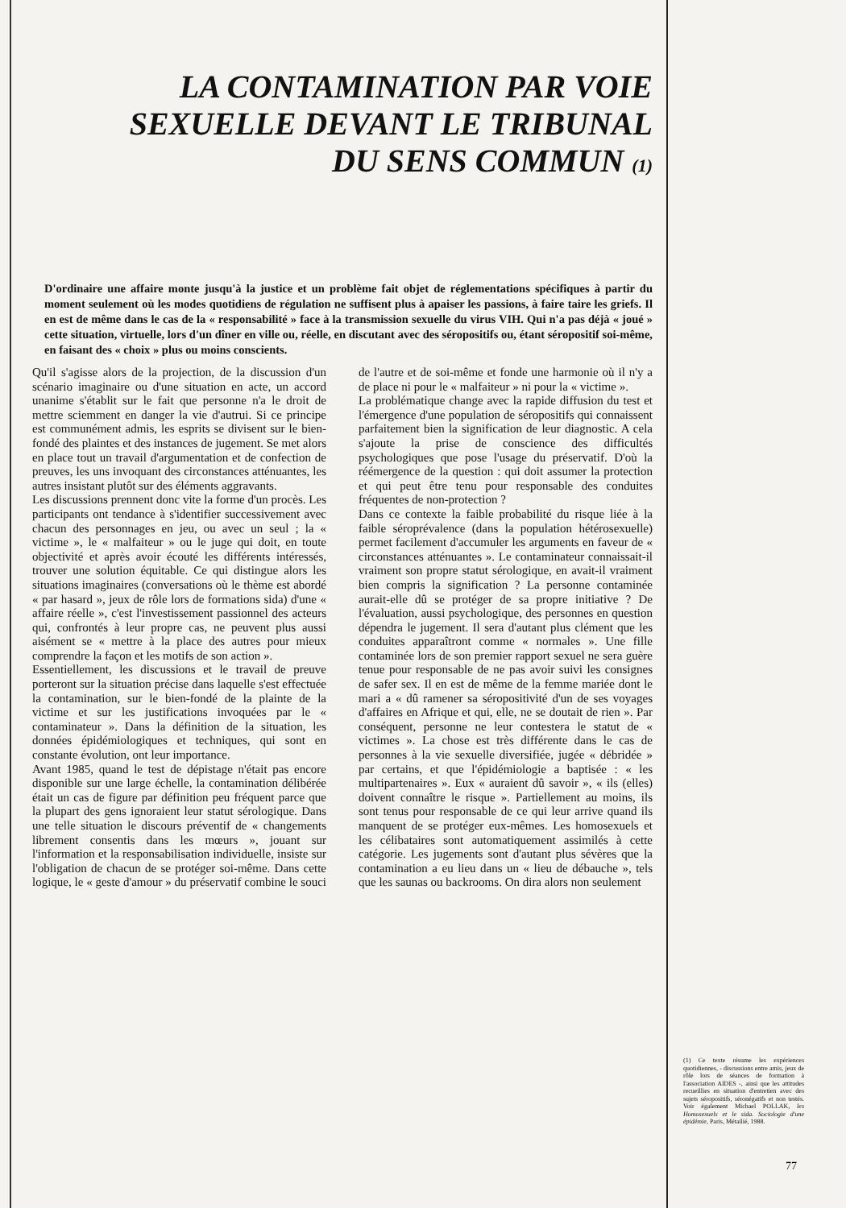LA CONTAMINATION PAR VOIE
SEXUELLE DEVANT LE TRIBUNAL
DU SENS COMMUN (1)
D'ordinaire une affaire monte jusqu'à la justice et un problème fait objet de réglementations spécifiques à partir du moment seulement où les modes quotidiens de régulation ne suffisent plus à apaiser les passions, à faire taire les griefs. Il en est de même dans le cas de la « responsabilité » face à la transmission sexuelle du virus VIH. Qui n'a pas déjà « joué » cette situation, virtuelle, lors d'un dîner en ville ou, réelle, en discutant avec des séropositifs ou, étant séropositif soi-même, en faisant des « choix » plus ou moins conscients.
Qu'il s'agisse alors de la projection, de la discussion d'un scénario imaginaire ou d'une situation en acte, un accord unanime s'établit sur le fait que personne n'a le droit de mettre sciemment en danger la vie d'autrui. Si ce principe est communément admis, les esprits se divisent sur le bien-fondé des plaintes et des instances de jugement. Se met alors en place tout un travail d'argumentation et de confection de preuves, les uns invoquant des circonstances atténuantes, les autres insistant plutôt sur des éléments aggravants.
Les discussions prennent donc vite la forme d'un procès. Les participants ont tendance à s'identifier successivement avec chacun des personnages en jeu, ou avec un seul ; la « victime », le « malfaiteur » ou le juge qui doit, en toute objectivité et après avoir écouté les différents intéressés, trouver une solution équitable. Ce qui distingue alors les situations imaginaires (conversations où le thème est abordé « par hasard », jeux de rôle lors de formations sida) d'une « affaire réelle », c'est l'investissement passionnel des acteurs qui, confrontés à leur propre cas, ne peuvent plus aussi aisément se « mettre à la place des autres pour mieux comprendre la façon et les motifs de son action ».
Essentiellement, les discussions et le travail de preuve porteront sur la situation précise dans laquelle s'est effectuée la contamination, sur le bien-fondé de la plainte de la victime et sur les justifications invoquées par le « contaminateur ». Dans la définition de la situation, les données épidémiologiques et techniques, qui sont en constante évolution, ont leur importance.
Avant 1985, quand le test de dépistage n'était pas encore disponible sur une large échelle, la contamination délibérée était un cas de figure par définition peu fréquent parce que la plupart des gens ignoraient leur statut sérologique. Dans une telle situation le discours préventif de « changements librement consentis dans les mœurs », jouant sur l'information et la responsabilisation individuelle, insiste sur l'obligation de chacun de se protéger soi-même. Dans cette logique, le « geste d'amour » du préservatif combine le souci de l'autre et de soi-même et fonde une harmonie où il n'y a de place ni pour le « malfaiteur » ni pour la « victime ».
La problématique change avec la rapide diffusion du test et l'émergence d'une population de séropositifs qui connaissent parfaitement bien la signification de leur diagnostic. A cela s'ajoute la prise de conscience des difficultés psychologiques que pose l'usage du préservatif. D'où la réémergence de la question : qui doit assumer la protection et qui peut être tenu pour responsable des conduites fréquentes de non-protection ?
Dans ce contexte la faible probabilité du risque liée à la faible séroprévalence (dans la population hétérosexuelle) permet facilement d'accumuler les arguments en faveur de « circonstances atténuantes ». Le contaminateur connaissait-il vraiment son propre statut sérologique, en avait-il vraiment bien compris la signification ? La personne contaminée aurait-elle dû se protéger de sa propre initiative ? De l'évaluation, aussi psychologique, des personnes en question dépendra le jugement. Il sera d'autant plus clément que les conduites apparaîtront comme « normales ». Une fille contaminée lors de son premier rapport sexuel ne sera guère tenue pour responsable de ne pas avoir suivi les consignes de safer sex. Il en est de même de la femme mariée dont le mari a « dû ramener sa séropositivité d'un de ses voyages d'affaires en Afrique et qui, elle, ne se doutait de rien ». Par conséquent, personne ne leur contestera le statut de « victimes ». La chose est très différente dans le cas de personnes à la vie sexuelle diversifiée, jugée « débridée » par certains, et que l'épidémiologie a baptisée : « les multipartenaires ». Eux « auraient dû savoir », « ils (elles) doivent connaître le risque ». Partiellement au moins, ils sont tenus pour responsable de ce qui leur arrive quand ils manquent de se protéger eux-mêmes. Les homosexuels et les célibataires sont automatiquement assimilés à cette catégorie. Les jugements sont d'autant plus sévères que la contamination a eu lieu dans un « lieu de débauche », tels que les saunas ou backrooms. On dira alors non seulement
(1) Ce texte résume les expériences quotidiennes, - discussions entre amis, jeux de rôle lors de séances de formation à l'association AIDES -, ainsi que les attitudes recueillies en situation d'entretien avec des sujets séropositifs, séronégatifs et non testés. Voir également Michael POLLAK, les Homosexuels et le sida. Sociologie d'une épidémie, Paris, Métailié, 1988.
77